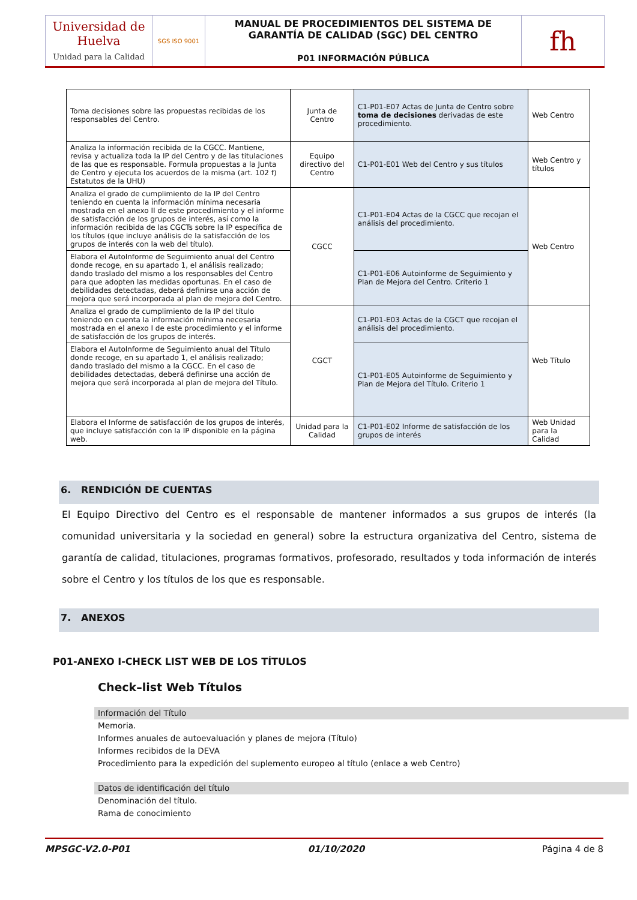| Universidad de Huelva Unidad para la Calidad | SGS ISO 9001 | MANUAL DE PROCEDIMIENTOS DEL SISTEMA DE GARANTÍA DE CALIDAD (SGC) DEL CENTRO P01 INFORMACIÓN PÚBLICA | fh |
| Toma decisiones sobre las propuestas recibidas de los responsables del Centro. | Junta de Centro | C1-P01-E07 Actas de Junta de Centro sobre toma de decisiones derivadas de este procedimiento. | Web Centro |
| Analiza la información recibida de la CGCC. Mantiene, revisa y actualiza toda la IP del Centro y de las titulaciones de las que es responsable. Formula propuestas a la Junta de Centro y ejecuta los acuerdos de la misma (art. 102 f) Estatutos de la UHU) | Equipo directivo del Centro | C1-P01-E01 Web del Centro y sus títulos | Web Centro y títulos |
| Analiza el grado de cumplimiento de la IP del Centro teniendo en cuenta la información mínima necesaria mostrada en el anexo II de este procedimiento y el informe de satisfacción de los grupos de interés, así como la información recibida de las CGCTs sobre la IP específica de los títulos (que incluye análisis de la satisfacción de los grupos de interés con la web del título). | CGCC | C1-P01-E04 Actas de la CGCC que recojan el análisis del procedimiento. | Web Centro |
| Elabora el AutoInforme de Seguimiento anual del Centro donde recoge, en su apartado 1, el análisis realizado; dando traslado del mismo a los responsables del Centro para que adopten las medidas oportunas. En el caso de debilidades detectadas, deberá definirse una acción de mejora que será incorporada al plan de mejora del Centro. | | C1-P01-E06 Autoinforme de Seguimiento y Plan de Mejora del Centro. Criterio 1 | |
| Analiza el grado de cumplimiento de la IP del título teniendo en cuenta la información mínima necesaria mostrada en el anexo I de este procedimiento y el informe de satisfacción de los grupos de interés. | CGCT | C1-P01-E03 Actas de la CGCT que recojan el análisis del procedimiento. | Web Título |
| Elabora el AutoInforme de Seguimiento anual del Título donde recoge, en su apartado 1, el análisis realizado; dando traslado del mismo a la CGCC. En el caso de debilidades detectadas, deberá definirse una acción de mejora que será incorporada al plan de mejora del Título. | | C1-P01-E05 Autoinforme de Seguimiento y Plan de Mejora del Título. Criterio 1 | |
| Elabora el Informe de satisfacción de los grupos de interés, que incluye satisfacción con la IP disponible en la página web. | Unidad para la Calidad | C1-P01-E02 Informe de satisfacción de los grupos de interés | Web Unidad para la Calidad |
6. RENDICIÓN DE CUENTAS
El Equipo Directivo del Centro es el responsable de mantener informados a sus grupos de interés (la comunidad universitaria y la sociedad en general) sobre la estructura organizativa del Centro, sistema de garantía de calidad, titulaciones, programas formativos, profesorado, resultados y toda información de interés sobre el Centro y los títulos de los que es responsable.
7. ANEXOS
P01-ANEXO I-CHECK LIST WEB DE LOS TÍTULOS
Check–list Web Títulos
Información del Título
Memoria.
Informes anuales de autoevaluación y planes de mejora (Título)
Informes recibidos de la DEVA
Procedimiento para la expedición del suplemento europeo al título (enlace a web Centro)
Datos de identificación del título
Denominación del título.
Rama de conocimiento
MPSGC-V2.0-P01 01/10/2020 Página 4 de 8